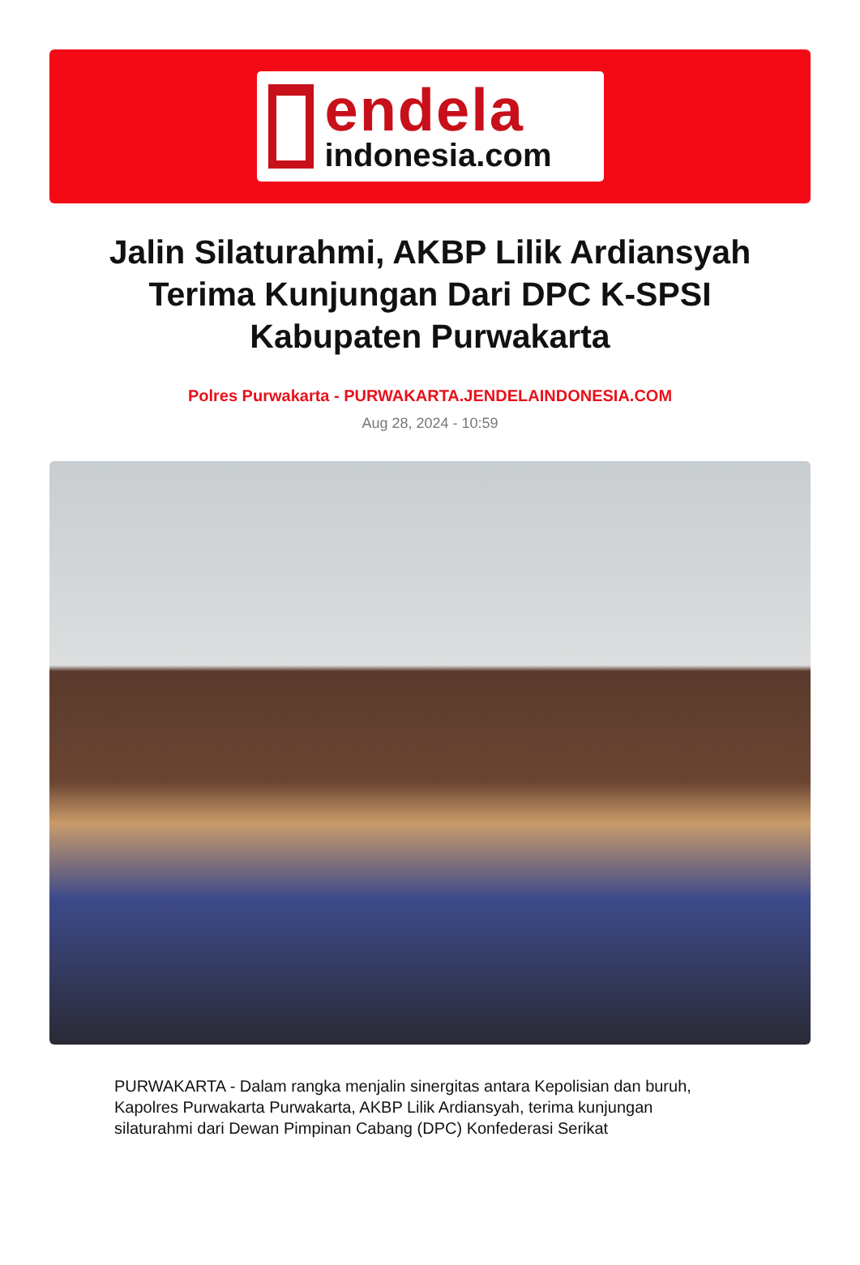endela
indonesia.com
Jalin Silaturahmi, AKBP Lilik Ardiansyah Terima Kunjungan Dari DPC K-SPSI Kabupaten Purwakarta
Polres Purwakarta - PURWAKARTA.JENDELAINDONESIA.COM
Aug 28, 2024 - 10:59
PURWAKARTA - Dalam rangka menjalin sinergitas antara Kepolisian dan buruh, Kapolres Purwakarta Purwakarta, AKBP Lilik Ardiansyah, terima kunjungan silaturahmi dari Dewan Pimpinan Cabang (DPC) Konfederasi Serikat